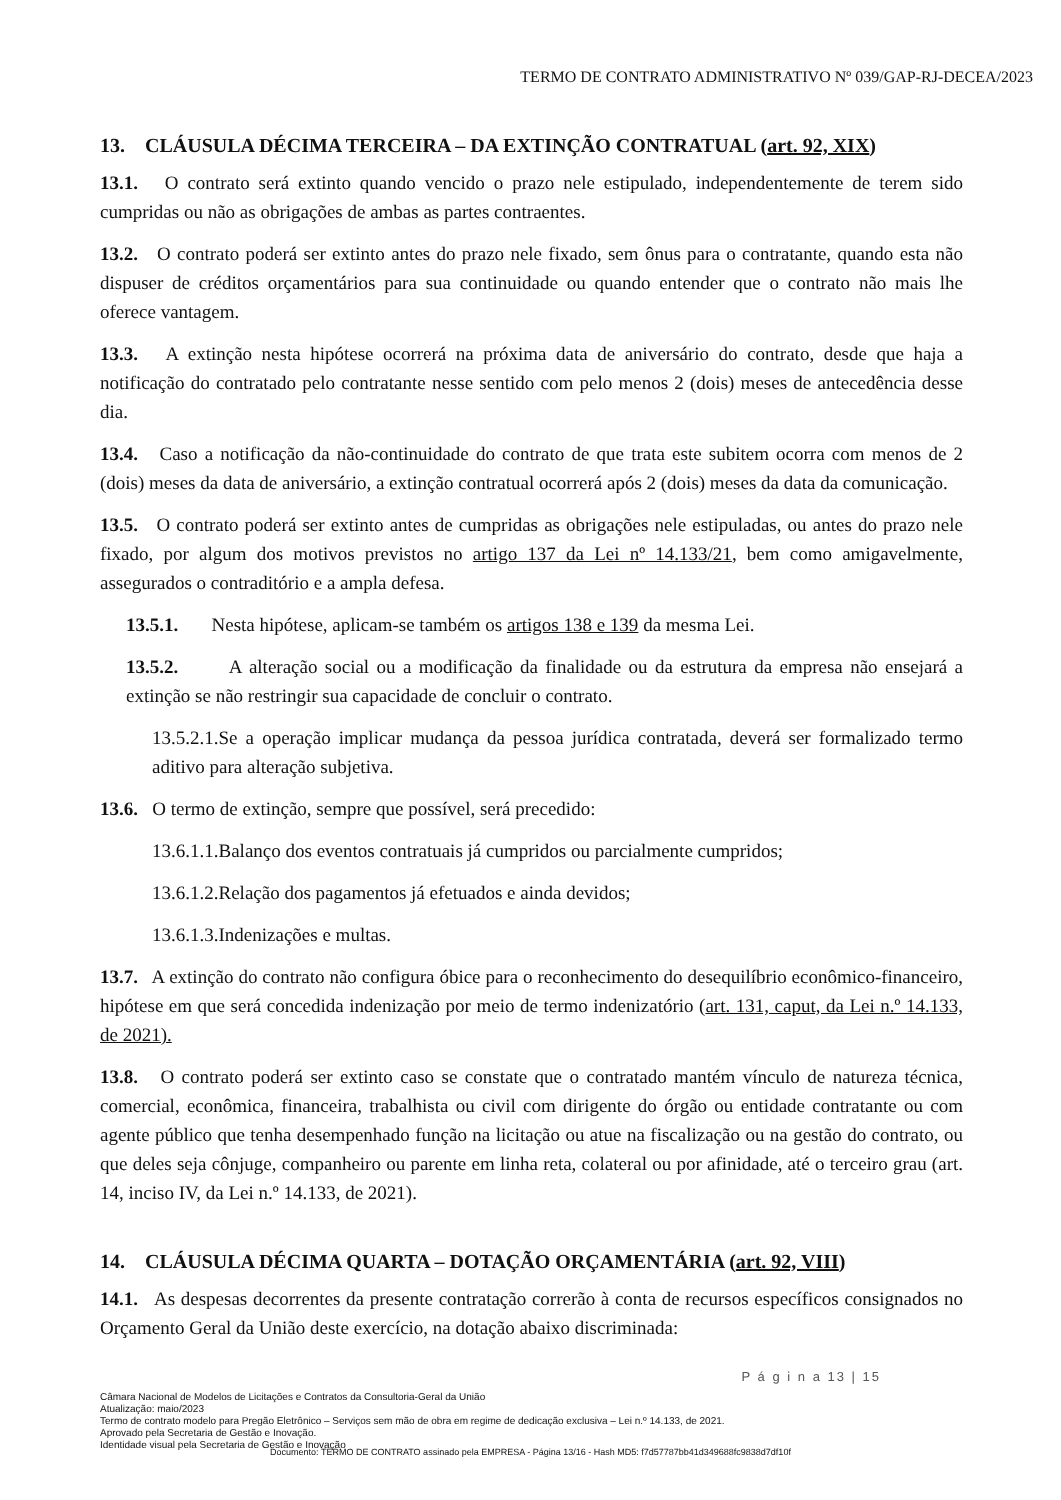TERMO DE CONTRATO ADMINISTRATIVO Nº 039/GAP-RJ-DECEA/2023
13. CLÁUSULA DÉCIMA TERCEIRA – DA EXTINÇÃO CONTRATUAL (art. 92, XIX)
13.1. O contrato será extinto quando vencido o prazo nele estipulado, independentemente de terem sido cumpridas ou não as obrigações de ambas as partes contraentes.
13.2. O contrato poderá ser extinto antes do prazo nele fixado, sem ônus para o contratante, quando esta não dispuser de créditos orçamentários para sua continuidade ou quando entender que o contrato não mais lhe oferece vantagem.
13.3. A extinção nesta hipótese ocorrerá na próxima data de aniversário do contrato, desde que haja a notificação do contratado pelo contratante nesse sentido com pelo menos 2 (dois) meses de antecedência desse dia.
13.4. Caso a notificação da não-continuidade do contrato de que trata este subitem ocorra com menos de 2 (dois) meses da data de aniversário, a extinção contratual ocorrerá após 2 (dois) meses da data da comunicação.
13.5. O contrato poderá ser extinto antes de cumpridas as obrigações nele estipuladas, ou antes do prazo nele fixado, por algum dos motivos previstos no artigo 137 da Lei nº 14.133/21, bem como amigavelmente, assegurados o contraditório e a ampla defesa.
13.5.1. Nesta hipótese, aplicam-se também os artigos 138 e 139 da mesma Lei.
13.5.2. A alteração social ou a modificação da finalidade ou da estrutura da empresa não ensejará a extinção se não restringir sua capacidade de concluir o contrato.
13.5.2.1.Se a operação implicar mudança da pessoa jurídica contratada, deverá ser formalizado termo aditivo para alteração subjetiva.
13.6. O termo de extinção, sempre que possível, será precedido:
13.6.1.1.Balanço dos eventos contratuais já cumpridos ou parcialmente cumpridos;
13.6.1.2.Relação dos pagamentos já efetuados e ainda devidos;
13.6.1.3.Indenizações e multas.
13.7. A extinção do contrato não configura óbice para o reconhecimento do desequilíbrio econômico-financeiro, hipótese em que será concedida indenização por meio de termo indenizatório (art. 131, caput, da Lei n.º 14.133, de 2021).
13.8. O contrato poderá ser extinto caso se constate que o contratado mantém vínculo de natureza técnica, comercial, econômica, financeira, trabalhista ou civil com dirigente do órgão ou entidade contratante ou com agente público que tenha desempenhado função na licitação ou atue na fiscalização ou na gestão do contrato, ou que deles seja cônjuge, companheiro ou parente em linha reta, colateral ou por afinidade, até o terceiro grau (art. 14, inciso IV, da Lei n.º 14.133, de 2021).
14. CLÁUSULA DÉCIMA QUARTA – DOTAÇÃO ORÇAMENTÁRIA (art. 92, VIII)
14.1. As despesas decorrentes da presente contratação correrão à conta de recursos específicos consignados no Orçamento Geral da União deste exercício, na dotação abaixo discriminada:
P á g i n a 13 | 15
Câmara Nacional de Modelos de Licitações e Contratos da Consultoria-Geral da União
Atualização: maio/2023
Termo de contrato modelo para Pregão Eletrônico – Serviços sem mão de obra em regime de dedicação exclusiva – Lei n.º 14.133, de 2021.
Aprovado pela Secretaria de Gestão e Inovação.
Identidade visual pela Secretaria de Gestão e Inovação
Documento: TERMO DE CONTRATO assinado pela EMPRESA - Página 13/16 - Hash MD5: f7d57787bb41d349688fc9838d7df10f